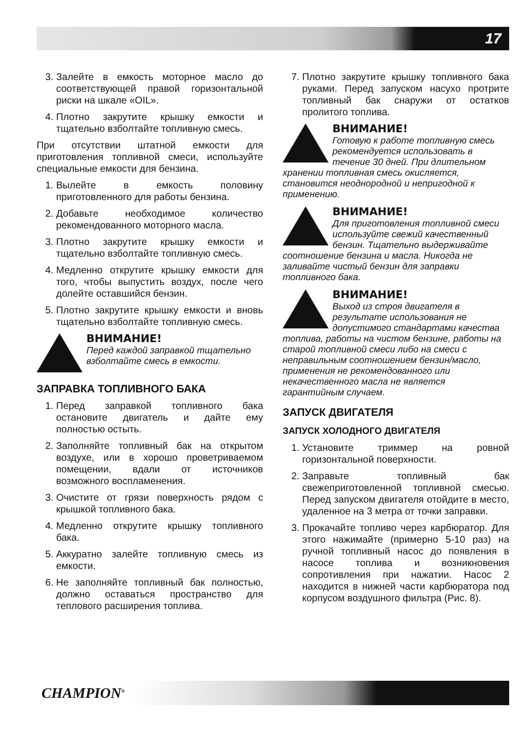17
3. Залейте в емкость моторное масло до соответствующей правой горизонтальной риски на шкале «OIL».
4. Плотно закрутите крышку емкости и тщательно взболтайте топливную смесь.
При отсутствии штатной емкости для приготовления топливной смеси, используйте специальные емкости для бензина.
1. Вылейте в емкость половину приготовленного для работы бензина.
2. Добавьте необходимое количество рекомендованного моторного масла.
3. Плотно закрутите крышку емкости и тщательно взболтайте топливную смесь.
4. Медленно открутите крышку емкости для того, чтобы выпустить воздух, после чего долейте оставшийся бензин.
5. Плотно закрутите крышку емкости и вновь тщательно взболтайте топливную смесь.
ВНИМАНИЕ!
Перед каждой заправкой тщательно взболтайте смесь в емкости.
ЗАПРАВКА ТОПЛИВНОГО БАКА
1. Перед заправкой топливного бака остановите двигатель и дайте ему полностью остыть.
2. Заполняйте топливный бак на открытом воздухе, или в хорошо проветриваемом помещении, вдали от источников возможного воспламенения.
3. Очистите от грязи поверхность рядом с крышкой топливного бака.
4. Медленно открутите крышку топливного бака.
5. Аккуратно залейте топливную смесь из емкости.
6. Не заполняйте топливный бак полностью, должно оставаться пространство для теплового расширения топлива.
7. Плотно закрутите крышку топливного бака руками. Перед запуском насухо протрите топливный бак снаружи от остатков пролитого топлива.
ВНИМАНИЕ!
Готовую к работе топливную смесь рекомендуется использовать в течение 30 дней. При длительном хранении топливная смесь окисляется, становится неоднородной и непригодной к применению.
ВНИМАНИЕ!
Для приготовления топливной смеси используйте свежий качественный бензин. Тщательно выдерживайте соотношение бензина и масла. Никогда не заливайте чистый бензин для заправки топливного бака.
ВНИМАНИЕ!
Выход из строя двигателя в результате использования не допустимого стандартами качества топлива, работы на чистом бензине, работы на старой топливной смеси либо на смеси с неправильным соотношением бензин/масло, применения не рекомендованного или некачественного масла не является гарантийным случаем.
ЗАПУСК ДВИГАТЕЛЯ
ЗАПУСК ХОЛОДНОГО ДВИГАТЕЛЯ
1. Установите триммер на ровной горизонтальной поверхности.
2. Заправьте топливный бак свежеприготовленной топливной смесью. Перед запуском двигателя отойдите в место, удаленное на 3 метра от точки заправки.
3. Прокачайте топливо через карбюратор. Для этого нажимайте (примерно 5-10 раз) на ручной топливный насос до появления в насосе топлива и возникновения сопротивления при нажатии. Насос 2 находится в нижней части карбюратора под корпусом воздушного фильтра (Рис. 8).
CHAMPION<sup>®</sup>